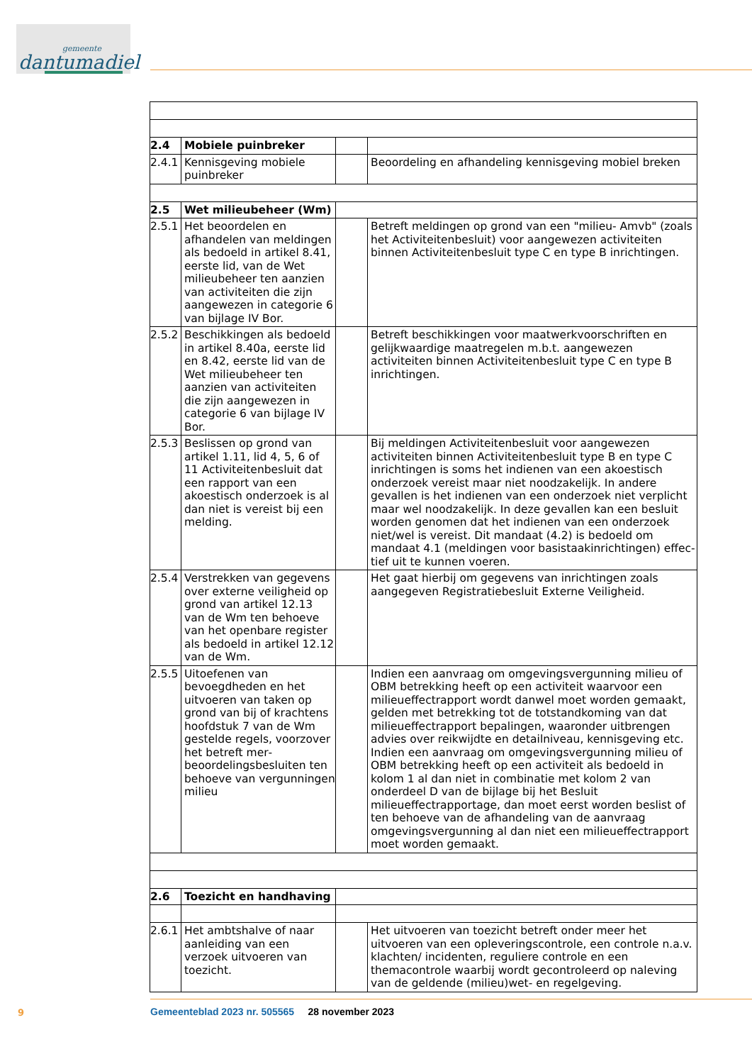gemeente
dantumadiel
| 2.4 | Mobiele puinbreker | | |
| 2.4.1 | Kennisgeving mobiele puinbreker | | Beoordeling en afhandeling kennisgeving mobiel breken |
| 2.5 | Wet milieubeheer (Wm) | | |
| 2.5.1 | Het beoordelen en afhande­len van meldingen als be­doeld in artikel 8.41, eerste lid, van de Wet milieube­heer ten aanzien van activi­teiten die zijn aangewezen in categorie 6 van bijlage IV Bor. | | Betreft meldingen op grond van een "milieu- Amvb" (zoals het Activiteitenbesluit) voor aangewezen activiteiten binnen Activiteitenbesluit type C en type B inrichtingen. |
| 2.5.2 | Beschikkingen als bedoeld in artikel 8.40a, eerste lid en 8.42, eerste lid van de Wet milieubeheer ten aanzien van activiteiten die zijn aan­gewezen in categorie 6 van bijlage IV Bor. | | Betreft beschikkingen voor maatwerkvoorschriften en gelijk­waardige maatregelen m.b.t. aangewezen activiteiten binnen Activiteitenbesluit type C en type B inrichtingen. |
| 2.5.3 | Beslissen op grond van arti­kel 1.11, lid 4, 5, 6 of 11 Acti­viteitenbesluit dat een rap­port van een akoestisch on­derzoek is al dan niet is ver­eist bij een melding. | | Bij meldingen Activiteitenbesluit voor aangewezen activiteiten binnen Activiteitenbesluit type B en type C inrichtingen is soms het indienen van een akoestisch onderzoek vereist maar niet noodzakelijk. In andere gevallen is het indienen van een onderzoek niet verplicht maar wel noodzakelijk. In deze geval­len kan een besluit worden genomen dat het indienen van een onderzoek niet/wel is vereist. Dit mandaat (4.2) is bedoeld om mandaat 4.1 (meldingen voor basistaakinrichtingen) effec­tief uit te kunnen voeren. |
| 2.5.4 | Verstrekken van gegevens over externe veiligheid op grond van artikel 12.13 van de Wm ten behoeve van het openbare register als be­doeld in artikel 12.12 van de Wm. | | Het gaat hierbij om gegevens van inrichtingen zoals aangege­ven Registratiebesluit Externe Veiligheid. |
| 2.5.5 | Uitoefenen van bevoegdhe­den en het uitvoeren van taken op grond van bij of krachtens hoofdstuk 7 van de Wm gestelde regels, voorzover het betreft mer­beoordelingsbesluiten ten behoeve van vergunningen milieu | | Indien een aanvraag om omgevingsvergunning milieu of OBM betrekking heeft op een activiteit waarvoor een milieueffect­rapport wordt danwel moet worden gemaakt, gelden met betrekking tot de totstandkoming van dat milieueffectrapport bepalingen, waaronder uitbrengen advies over reikwijdte en detailniveau, kennisgeving etc. Indien een aanvraag om omgevingsvergunning milieu of OBM betrekking heeft op een activiteit als bedoeld in kolom 1 al dan niet in combinatie met kolom 2 van onderdeel D van de bijlage bij het Besluit milieueffectrapportage, dan moet eerst worden beslist of ten behoeve van de afhandeling van de aanvraag omgevingsvergunning al dan niet een milieueffect­rapport moet worden gemaakt. |
| 2.6 | Toezicht en handhaving | | |
| 2.6.1 | Het ambtshalve of naar aanleiding van een verzoek uitvoeren van toezicht. | | Het uitvoeren van toezicht betreft onder meer het uitvoeren van een opleveringscontrole, een controle n.a.v. klachten/ in­cidenten, reguliere controle en een themacontrole waarbij wordt gecontroleerd op naleving van de geldende (milieu)wet- en regelgeving. |
9
Gemeenteblad 2023 nr. 505565 28 november 2023